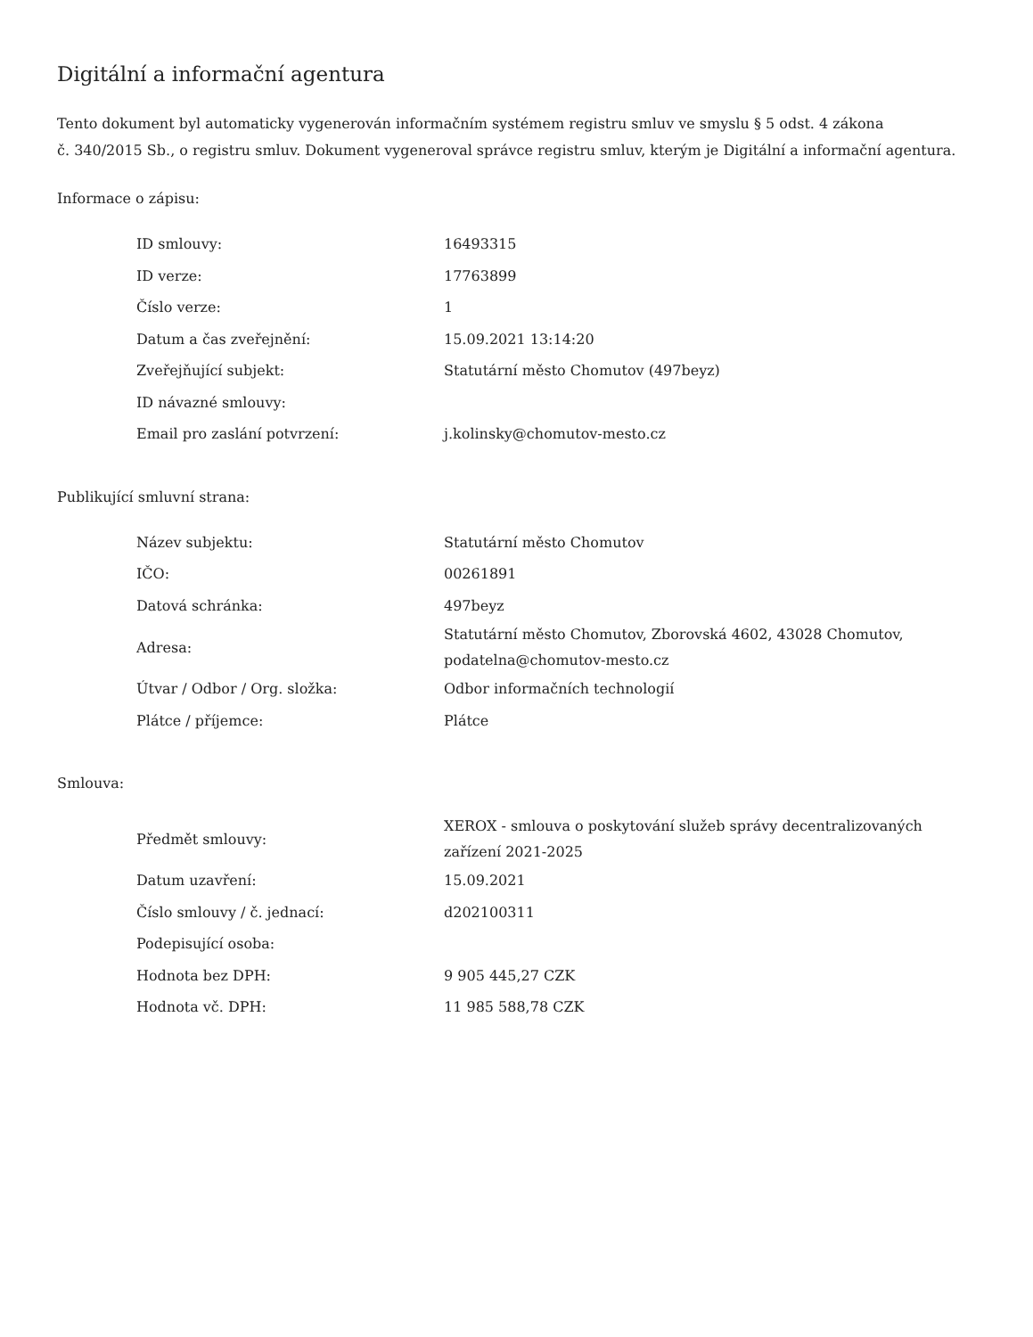Digitální a informační agentura
Tento dokument byl automaticky vygenerován informačním systémem registru smluv ve smyslu § 5 odst. 4 zákona
č. 340/2015 Sb., o registru smluv. Dokument vygeneroval správce registru smluv, kterým je Digitální a informační agentura.
Informace o zápisu:
| ID smlouvy: | 16493315 |
| ID verze: | 17763899 |
| Číslo verze: | 1 |
| Datum a čas zveřejnění: | 15.09.2021 13:14:20 |
| Zveřejňující subjekt: | Statutární město Chomutov (497beyz) |
| ID návazné smlouvy: | |
| Email pro zaslání potvrzení: | j.kolinsky@chomutov-mesto.cz |
Publikující smluvní strana:
| Název subjektu: | Statutární město Chomutov |
| IČO: | 00261891 |
| Datová schránka: | 497beyz |
| Adresa: | Statutární město Chomutov, Zborovská 4602, 43028 Chomutov, podatelna@chomutov-mesto.cz |
| Útvar / Odbor / Org. složka: | Odbor informačních technologií |
| Plátce / příjemce: | Plátce |
Smlouva:
| Předmět smlouvy: | XEROX - smlouva o poskytování služeb správy decentralizovaných zařízení 2021-2025 |
| Datum uzavření: | 15.09.2021 |
| Číslo smlouvy / č. jednací: | d202100311 |
| Podepisující osoba: | |
| Hodnota bez DPH: | 9 905 445,27 CZK |
| Hodnota vč. DPH: | 11 985 588,78 CZK |